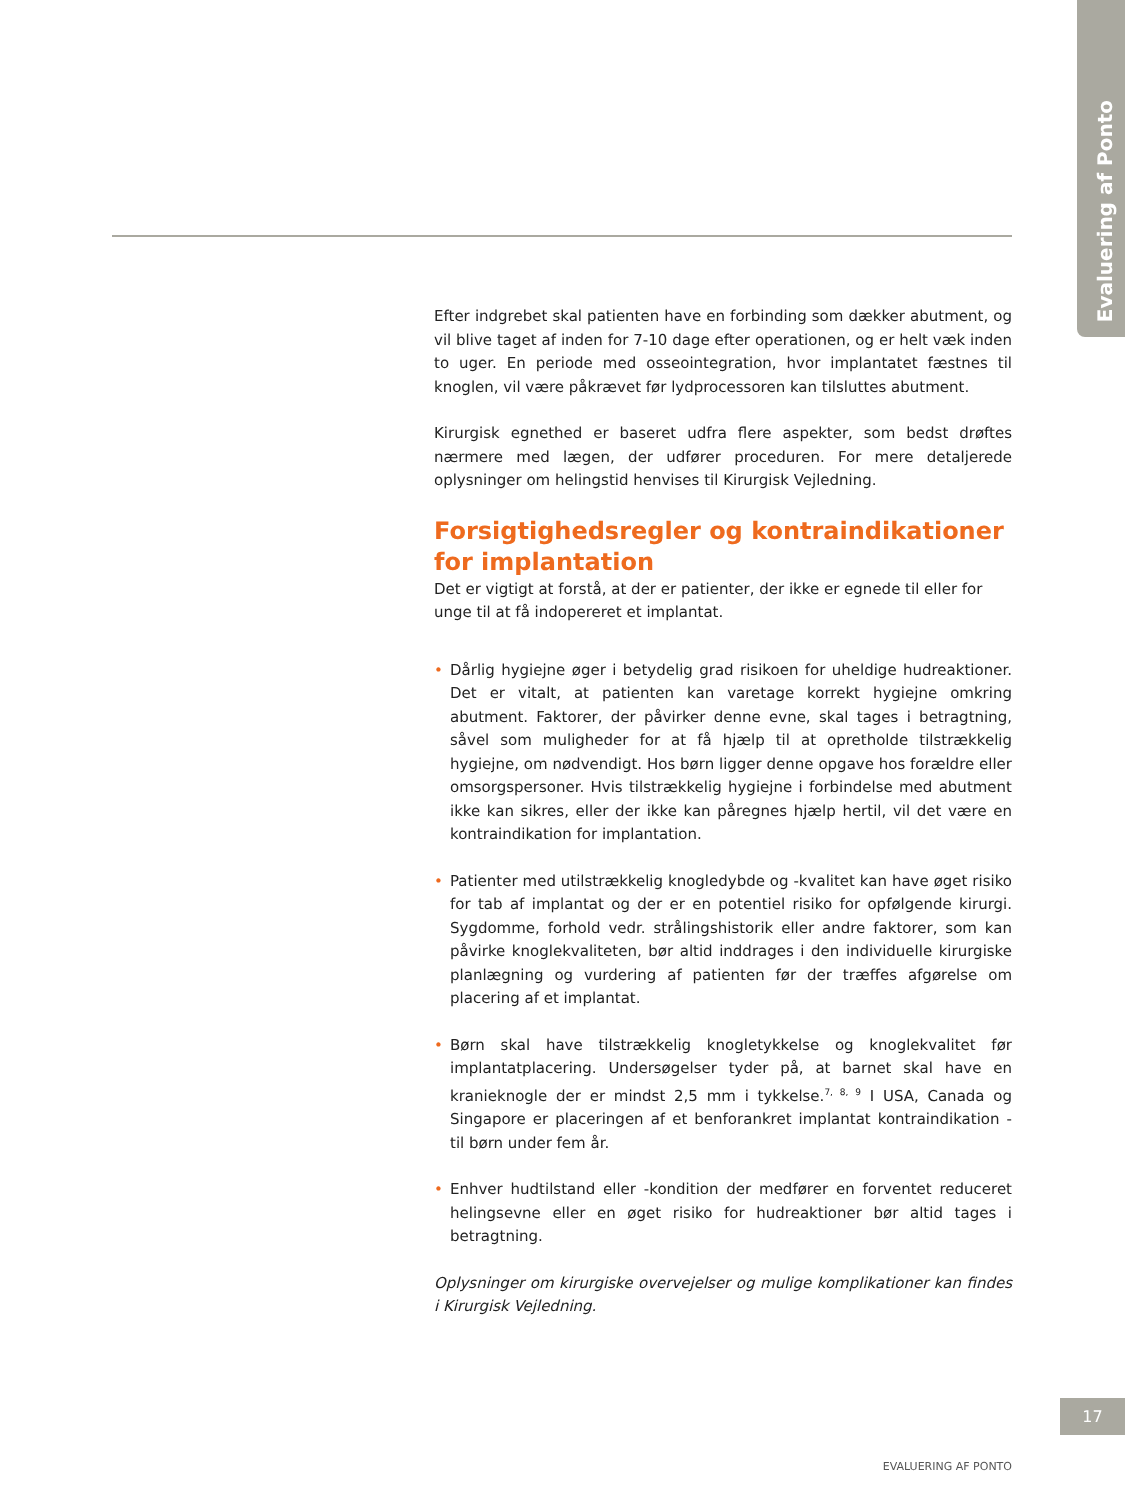Evaluering af Ponto
Efter indgrebet skal patienten have en forbinding som dækker abutment, og vil blive taget af inden for 7-10 dage efter operationen, og er helt væk inden to uger. En periode med osseointegration, hvor implantatet fæstnes til knoglen, vil være påkrævet før lydprocessoren kan tilsluttes abutment.
Kirurgisk egnethed er baseret udfra flere aspekter, som bedst drøftes nærmere med lægen, der udfører proceduren. For mere detaljerede oplysninger om helingstid henvises til Kirurgisk Vejledning.
Forsigtighedsregler og kontraindikationer
for implantation
Det er vigtigt at forstå, at der er patienter, der ikke er egnede til eller for unge til at få indopereret et implantat.
• Dårlig hygiejne øger i betydelig grad risikoen for uheldige hudreaktioner. Det er vitalt, at patienten kan varetage korrekt hygiejne omkring abutment. Faktorer, der påvirker denne evne, skal tages i betragtning, såvel som muligheder for at få hjælp til at opretholde tilstrækkelig hygiejne, om nødvendigt. Hos børn ligger denne opgave hos forældre eller omsorgspersoner. Hvis tilstrækkelig hygiejne i forbindelse med abutment ikke kan sikres, eller der ikke kan påregnes hjælp hertil, vil det være en kontraindikation for implantation.
• Patienter med utilstrækkelig knogledybde og -kvalitet kan have øget risiko for tab af implantat og der er en potentiel risiko for opfølgende kirurgi. Sygdomme, forhold vedr. strålingshistorik eller andre faktorer, som kan påvirke knoglekvaliteten, bør altid inddrages i den individuelle kirurgiske planlægning og vurdering af patienten før der træffes afgørelse om placering af et implantat.
• Børn skal have tilstrækkelig knogletykkelse og knoglekvalitet før implantatplacering. Undersøgelser tyder på, at barnet skal have en kranieknogle der er mindst 2,5 mm i tykkelse.<sup>7, 8, 9</sup> I USA, Canada og Singapore er placeringen af et benforankret implantat kontraindikation - til børn under fem år.
• Enhver hudtilstand eller -kondition der medfører en forventet reduceret helingsevne eller en øget risiko for hudreaktioner bør altid tages i betragtning.
Oplysninger om kirurgiske overvejelser og mulige komplikationer kan findes i Kirurgisk Vejledning.
17
EVALUERING AF PONTO